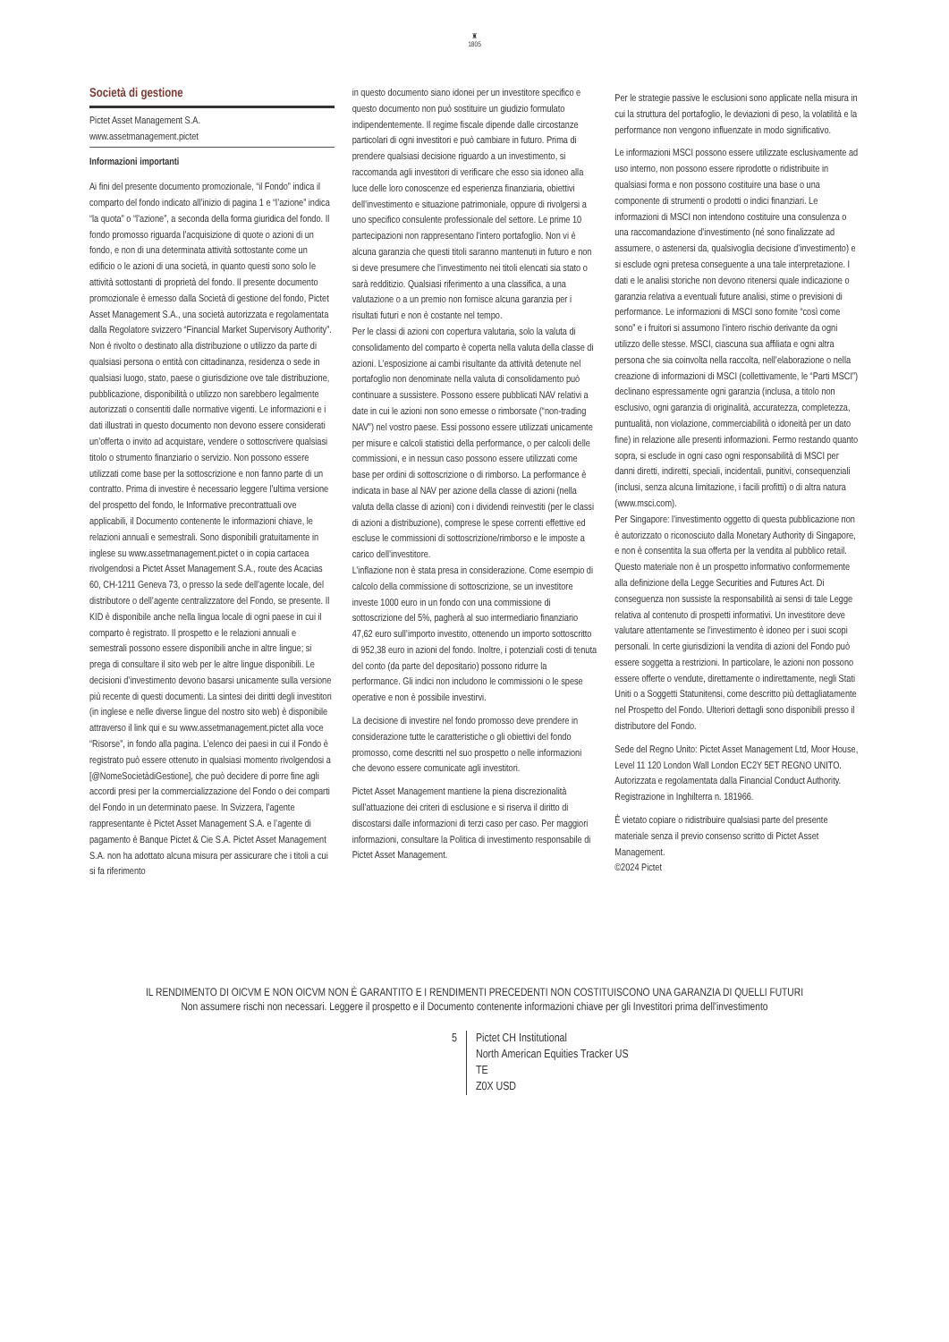♜
1805
Società di gestione
Pictet Asset Management S.A.
www.assetmanagement.pictet
Informazioni importanti
Ai fini del presente documento promozionale, “il Fondo” indica il comparto del fondo indicato all’inizio di pagina 1 e “l’azione” indica “la quota” o “l’azione”, a seconda della forma giuridica del fondo. Il fondo promosso riguarda l’acquisizione di quote o azioni di un fondo, e non di una determinata attività sottostante come un edificio o le azioni di una società, in quanto questi sono solo le attività sottostanti di proprietà del fondo. Il presente documento promozionale è emesso dalla Società di gestione del fondo, Pictet Asset Management S.A., una società autorizzata e regolamentata dalla Regolatore svizzero “Financial Market Supervisory Authority”. Non è rivolto o destinato alla distribuzione o utilizzo da parte di qualsiasi persona o entità con cittadinanza, residenza o sede in qualsiasi luogo, stato, paese o giurisdizione ove tale distribuzione, pubblicazione, disponibilità o utilizzo non sarebbero legalmente autorizzati o consentiti dalle normative vigenti. Le informazioni e i dati illustrati in questo documento non devono essere considerati un’offerta o invito ad acquistare, vendere o sottoscrivere qualsiasi titolo o strumento finanziario o servizio. Non possono essere utilizzati come base per la sottoscrizione e non fanno parte di un contratto. Prima di investire è necessario leggere l’ultima versione del prospetto del fondo, le Informative precontrattuali ove applicabili, il Documento contenente le informazioni chiave, le relazioni annuali e semestrali. Sono disponibili gratuitamente in inglese su www.assetmanagement.pictet o in copia cartacea rivolgendosi a Pictet Asset Management S.A., route des Acacias 60, CH-1211 Geneva 73, o presso la sede dell’agente locale, del distributore o dell’agente centralizzatore del Fondo, se presente. Il KID è disponibile anche nella lingua locale di ogni paese in cui il comparto è registrato. Il prospetto e le relazioni annuali e semestrali possono essere disponibili anche in altre lingue; si prega di consultare il sito web per le altre lingue disponibili. Le decisioni d’investimento devono basarsi unicamente sulla versione più recente di questi documenti. La sintesi dei diritti degli investitori (in inglese e nelle diverse lingue del nostro sito web) è disponibile attraverso il link qui e su www.assetmanagement.pictet alla voce “Risorse”, in fondo alla pagina. L’elenco dei paesi in cui il Fondo è registrato può essere ottenuto in qualsiasi momento rivolgendosi a [@NomeSocietàdiGestione], che può decidere di porre fine agli accordi presi per la commercializzazione del Fondo o dei comparti del Fondo in un determinato paese. In Svizzera, l’agente rappresentante è Pictet Asset Management S.A. e l’agente di pagamento è Banque Pictet & Cie S.A. Pictet Asset Management S.A. non ha adottato alcuna misura per assicurare che i titoli a cui si fa riferimento
in questo documento siano idonei per un investitore specifico e questo documento non può sostituire un giudizio formulato indipendentemente. Il regime fiscale dipende dalle circostanze particolari di ogni investitori e può cambiare in futuro. Prima di prendere qualsiasi decisione riguardo a un investimento, si raccomanda agli investitori di verificare che esso sia idoneo alla luce delle loro conoscenze ed esperienza finanziaria, obiettivi dell’investimento e situazione patrimoniale, oppure di rivolgersi a uno specifico consulente professionale del settore. Le prime 10 partecipazioni non rappresentano l’intero portafoglio. Non vi è alcuna garanzia che questi titoli saranno mantenuti in futuro e non si deve presumere che l’investimento nei titoli elencati sia stato o sarà redditizio. Qualsiasi riferimento a una classifica, a una valutazione o a un premio non fornisce alcuna garanzia per i risultati futuri e non è costante nel tempo.
Per le classi di azioni con copertura valutaria, solo la valuta di consolidamento del comparto è coperta nella valuta della classe di azioni. L’esposizione ai cambi risultante da attività detenute nel portafoglio non denominate nella valuta di consolidamento può continuare a sussistere. Possono essere pubblicati NAV relativi a date in cui le azioni non sono emesse o rimborsate (“non-trading NAV”) nel vostro paese. Essi possono essere utilizzati unicamente per misure e calcoli statistici della performance, o per calcoli delle commissioni, e in nessun caso possono essere utilizzati come base per ordini di sottoscrizione o di rimborso. La performance è indicata in base al NAV per azione della classe di azioni (nella valuta della classe di azioni) con i dividendi reinvestiti (per le classi di azioni a distribuzione), comprese le spese correnti effettive ed escluse le commissioni di sottoscrizione/rimborso e le imposte a carico dell’investitore.
L’inflazione non è stata presa in considerazione. Come esempio di calcolo della commissione di sottoscrizione, se un investitore investe 1000 euro in un fondo con una commissione di sottoscrizione del 5%, pagherà al suo intermediario finanziario 47,62 euro sull’importo investito, ottenendo un importo sottoscritto di 952,38 euro in azioni del fondo. Inoltre, i potenziali costi di tenuta del conto (da parte del depositario) possono ridurre la performance. Gli indici non includono le commissioni o le spese operative e non è possibile investirvi.
La decisione di investire nel fondo promosso deve prendere in considerazione tutte le caratteristiche o gli obiettivi del fondo promosso, come descritti nel suo prospetto o nelle informazioni che devono essere comunicate agli investitori.
Pictet Asset Management mantiene la piena discrezionalità sull’attuazione dei criteri di esclusione e si riserva il diritto di discostarsi dalle informazioni di terzi caso per caso. Per maggiori informazioni, consultare la Politica di investimento responsabile di Pictet Asset Management.
Per le strategie passive le esclusioni sono applicate nella misura in cui la struttura del portafoglio, le deviazioni di peso, la volatilità e la performance non vengono influenzate in modo significativo.
Le informazioni MSCI possono essere utilizzate esclusivamente ad uso interno, non possono essere riprodotte o ridistribuite in qualsiasi forma e non possono costituire una base o una componente di strumenti o prodotti o indici finanziari. Le informazioni di MSCI non intendono costituire una consulenza o una raccomandazione d’investimento (né sono finalizzate ad assumere, o astenersi da, qualsivoglia decisione d’investimento) e si esclude ogni pretesa conseguente a una tale interpretazione. I dati e le analisi storiche non devono ritenersi quale indicazione o garanzia relativa a eventuali future analisi, stime o previsioni di performance. Le informazioni di MSCI sono fornite “così come sono” e i fruitori si assumono l’intero rischio derivante da ogni utilizzo delle stesse. MSCI, ciascuna sua affiliata e ogni altra persona che sia coinvolta nella raccolta, nell’elaborazione o nella creazione di informazioni di MSCI (collettivamente, le “Parti MSCI”) declinano espressamente ogni garanzia (inclusa, a titolo non esclusivo, ogni garanzia di originalità, accuratezza, completezza, puntualità, non violazione, commerciabilità o idoneità per un dato fine) in relazione alle presenti informazioni. Fermo restando quanto sopra, si esclude in ogni caso ogni responsabilità di MSCI per danni diretti, indiretti, speciali, incidentali, punitivi, consequenziali (inclusi, senza alcuna limitazione, i facili profitti) o di altra natura (www.msci.com).
Per Singapore: l'investimento oggetto di questa pubblicazione non è autorizzato o riconosciuto dalla Monetary Authority di Singapore, e non è consentita la sua offerta per la vendita al pubblico retail.
Questo materiale non è un prospetto informativo conformemente alla definizione della Legge Securities and Futures Act. Di conseguenza non sussiste la responsabilità ai sensi di tale Legge relativa al contenuto di prospetti informativi. Un investitore deve valutare attentamente se l'investimento è idoneo per i suoi scopi personali. In certe giurisdizioni la vendita di azioni del Fondo può essere soggetta a restrizioni. In particolare, le azioni non possono essere offerte o vendute, direttamente o indirettamente, negli Stati Uniti o a Soggetti Statunitensi, come descritto più dettagliatamente nel Prospetto del Fondo. Ulteriori dettagli sono disponibili presso il distributore del Fondo.
Sede del Regno Unito: Pictet Asset Management Ltd, Moor House, Level 11 120 London Wall London EC2Y 5ET REGNO UNITO. Autorizzata e regolamentata dalla Financial Conduct Authority. Registrazione in Inghilterra n. 181966.
È vietato copiare o ridistribuire qualsiasi parte del presente materiale senza il previo consenso scritto di Pictet Asset Management.
©2024 Pictet
IL RENDIMENTO DI OICVM E NON OICVM NON È GARANTITO E I RENDIMENTI PRECEDENTI NON COSTITUISCONO UNA GARANZIA DI QUELLI FUTURI
Non assumere rischi non necessari. Leggere il prospetto e il Documento contenente informazioni chiave per gli Investitori prima dell'investimento
5 Pictet CH Institutional
North American Equities Tracker US
TE
Z0X USD